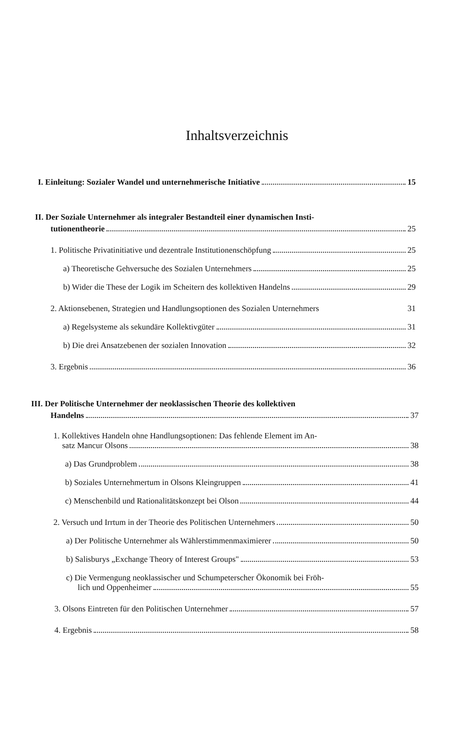Inhaltsverzeichnis
I. Einleitung: Sozialer Wandel und unternehmerische Initiative 15
II. Der Soziale Unternehmer als integraler Bestandteil einer dynamischen Insti-
tutionentheorie 25
1. Politische Privatinitiative und dezentrale Institutionenschöpfung 25
a) Theoretische Gehversuche des Sozialen Unternehmers 25
b) Wider die These der Logik im Scheitern des kollektiven Handelns 29
2. Aktionsebenen, Strategien und Handlungsoptionen des Sozialen Unternehmers 31
a) Regelsysteme als sekundäre Kollektivgüter 31
b) Die drei Ansatzebenen der sozialen Innovation 32
3. Ergebnis 36
III. Der Politische Unternehmer der neoklassischen Theorie des kollektiven
Handelns 37
1. Kollektives Handeln ohne Handlungsoptionen: Das fehlende Element im An-
satz Mancur Olsons 38
a) Das Grundproblem 38
b) Soziales Unternehmertum in Olsons Kleingruppen 41
c) Menschenbild und Rationalitätskonzept bei Olson 44
2. Versuch und Irrtum in der Theorie des Politischen Unternehmers 50
a) Der Politische Unternehmer als Wählerstimmenmaximierer 50
b) Salisburys „Exchange Theory of Interest Groups" 53
c) Die Vermengung neoklassischer und Schumpeterscher Ökonomik bei Fröh-
lich und Oppenheimer 55
3. Olsons Eintreten für den Politischen Unternehmer 57
4. Ergebnis 58